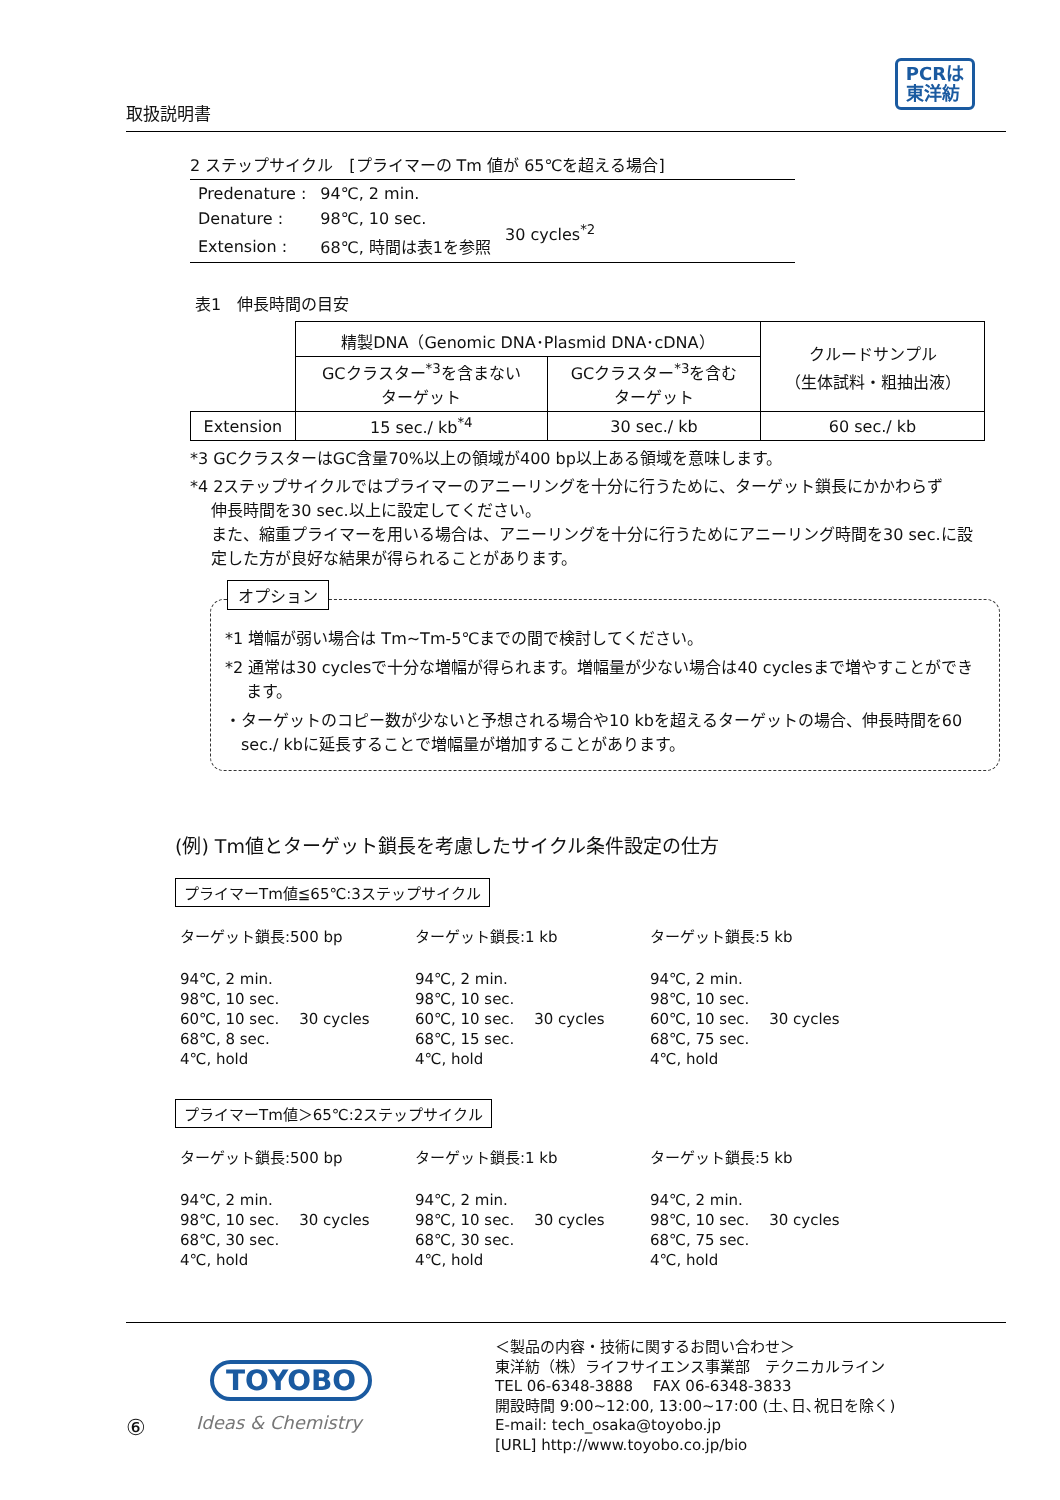PCRは
東洋紡
取扱説明書
2 ステップサイクル　[プライマーの Tm 値が 65℃を超える場合]
| Predenature : | 94℃, 2 min. | |
| Denature : | 98℃, 10 sec. | 30 cycles<sup>*2</sup> |
| Extension : | 68℃, 時間は表1を参照 | |
表1　伸長時間の目安
| | 精製DNA（Genomic DNA･Plasmid DNA･cDNA） | | クルードサンプル （生体試料・粗抽出液） |
| | GCクラスター<sup>*3</sup>を含まない ターゲット | GCクラスター<sup>*3</sup>を含む ターゲット | |
| Extension | 15 sec./ kb<sup>*4</sup> | 30 sec./ kb | 60 sec./ kb |
*3 GCクラスターはGC含量70%以上の領域が400 bp以上ある領域を意味します。
*4 2ステップサイクルではプライマーのアニーリングを十分に行うために、ターゲット鎖長にかかわらず
　 伸長時間を30 sec.以上に設定してください。
　 また、縮重プライマーを用いる場合は、アニーリングを十分に行うためにアニーリング時間を30 sec.に設
　 定した方が良好な結果が得られることがあります。
オプション
*1 増幅が弱い場合は Tm~Tm-5℃までの間で検討してください。
*2 通常は30 cyclesで十分な増幅が得られます。増幅量が少ない場合は40 cyclesまで増やすことができ
　 ます。
・ターゲットのコピー数が少ないと予想される場合や10 kbを超えるターゲットの場合、伸長時間を60
　sec./ kbに延長することで増幅量が増加することがあります。
(例) Tm値とターゲット鎖長を考慮したサイクル条件設定の仕方
プライマーTm値≦65℃:3ステップサイクル
ターゲット鎖長:500 bp
94℃, 2 min.
98℃, 10 sec.
60℃, 10 sec. 　30 cycles
68℃, 8 sec.
4℃, hold
ターゲット鎖長:1 kb
94℃, 2 min.
98℃, 10 sec.
60℃, 10 sec. 　30 cycles
68℃, 15 sec.
4℃, hold
ターゲット鎖長:5 kb
94℃, 2 min.
98℃, 10 sec.
60℃, 10 sec. 　30 cycles
68℃, 75 sec.
4℃, hold
プライマーTm値＞65℃:2ステップサイクル
ターゲット鎖長:500 bp
94℃, 2 min.
98℃, 10 sec. 　30 cycles
68℃, 30 sec.
4℃, hold
ターゲット鎖長:1 kb
94℃, 2 min.
98℃, 10 sec. 　30 cycles
68℃, 30 sec.
4℃, hold
ターゲット鎖長:5 kb
94℃, 2 min.
98℃, 10 sec. 　30 cycles
68℃, 75 sec.
4℃, hold
TOYOBO
Ideas & Chemistry
⑥
＜製品の内容・技術に関するお問い合わせ＞
東洋紡（株）ライフサイエンス事業部　テクニカルライン
TEL 06-6348-3888　 FAX 06-6348-3833
開設時間 9:00~12:00, 13:00~17:00 (土､日､祝日を除く)
E-mail: tech_osaka@toyobo.jp
[URL] http://www.toyobo.co.jp/bio